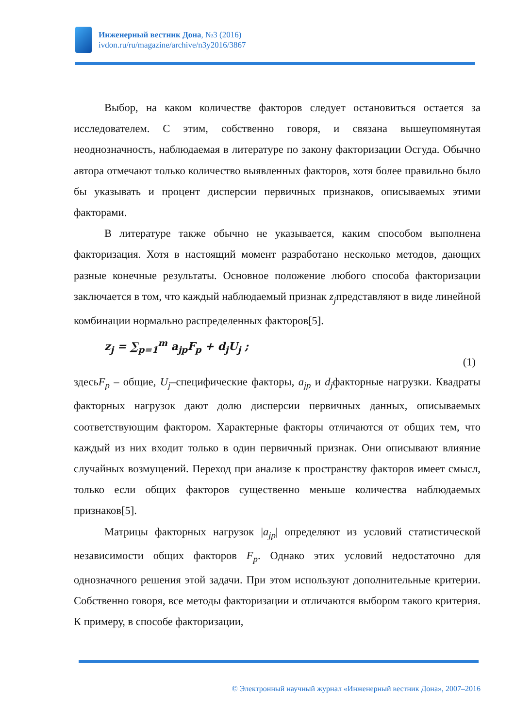Инженерный вестник Дона, №3 (2016)
ivdon.ru/ru/magazine/archive/n3y2016/3867
Выбор, на каком количестве факторов следует остановиться остается за исследователем. С этим, собственно говоря, и связана вышеупомянутая неоднозначность, наблюдаемая в литературе по закону факторизации Осгуда. Обычно автора отмечают только количество выявленных факторов, хотя более правильно было бы указывать и процент дисперсии первичных признаков, описываемых этими факторами.
В литературе также обычно не указывается, каким способом выполнена факторизация. Хотя в настоящий момент разработано несколько методов, дающих разные конечные результаты. Основное положение любого способа факторизации заключается в том, что каждый наблюдаемый признак z<sub>j</sub>представляют в виде линейной комбинации нормально распределенных факторов[5].
z<sub>j</sub> = ∑<sub>p=1</sub><sup>m</sup> a<sub>jp</sub>F<sub>p</sub> + d<sub>j</sub>U<sub>j</sub> ;
(1)
здесьF<sub>p</sub> – общие, U<sub>j</sub>–специфические факторы, a<sub>jp</sub> и d<sub>j</sub>факторные нагрузки. Квадраты факторных нагрузок дают долю дисперсии первичных данных, описываемых соответствующим фактором. Характерные факторы отличаются от общих тем, что каждый из них входит только в один первичный признак. Они описывают влияние случайных возмущений. Переход при анализе к пространству факторов имеет смысл, только если общих факторов существенно меньше количества наблюдаемых признаков[5].
Матрицы факторных нагрузок |a<sub>jp</sub>| определяют из условий статистической независимости общих факторов F<sub>p</sub>. Однако этих условий недостаточно для однозначного решения этой задачи. При этом используют дополнительные критерии. Собственно говоря, все методы факторизации и отличаются выбором такого критерия. К примеру, в способе факторизации,
© Электронный научный журнал «Инженерный вестник Дона», 2007–2016